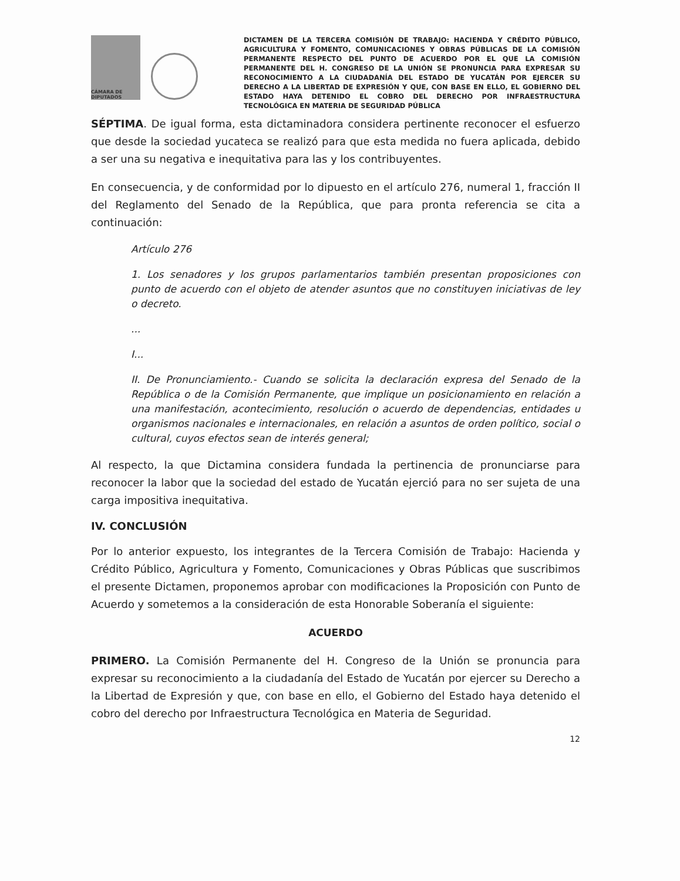CÁMARA DE DIPUTADOS
DICTAMEN DE LA TERCERA COMISIÓN DE TRABAJO: HACIENDA Y CRÉDITO PÚBLICO, AGRICULTURA Y FOMENTO, COMUNICACIONES Y OBRAS PÚBLICAS DE LA COMISIÓN PERMANENTE RESPECTO DEL PUNTO DE ACUERDO POR EL QUE LA COMISIÓN PERMANENTE DEL H. CONGRESO DE LA UNIÓN SE PRONUNCIA PARA EXPRESAR SU RECONOCIMIENTO A LA CIUDADANÍA DEL ESTADO DE YUCATÁN POR EJERCER SU DERECHO A LA LIBERTAD DE EXPRESIÓN Y QUE, CON BASE EN ELLO, EL GOBIERNO DEL ESTADO HAYA DETENIDO EL COBRO DEL DERECHO POR INFRAESTRUCTURA TECNOLÓGICA EN MATERIA DE SEGURIDAD PÚBLICA
SÉPTIMA. De igual forma, esta dictaminadora considera pertinente reconocer el esfuerzo que desde la sociedad yucateca se realizó para que esta medida no fuera aplicada, debido a ser una su negativa e inequitativa para las y los contribuyentes.
En consecuencia, y de conformidad por lo dipuesto en el artículo 276, numeral 1, fracción II del Reglamento del Senado de la República, que para pronta referencia se cita a continuación:
Artículo 276
1. Los senadores y los grupos parlamentarios también presentan proposiciones con punto de acuerdo con el objeto de atender asuntos que no constituyen iniciativas de ley o decreto.
...
I...
II. De Pronunciamiento.- Cuando se solicita la declaración expresa del Senado de la República o de la Comisión Permanente, que implique un posicionamiento en relación a una manifestación, acontecimiento, resolución o acuerdo de dependencias, entidades u organismos nacionales e internacionales, en relación a asuntos de orden político, social o cultural, cuyos efectos sean de interés general;
Al respecto, la que Dictamina considera fundada la pertinencia de pronunciarse para reconocer la labor que la sociedad del estado de Yucatán ejerció para no ser sujeta de una carga impositiva inequitativa.
IV. CONCLUSIÓN
Por lo anterior expuesto, los integrantes de la Tercera Comisión de Trabajo: Hacienda y Crédito Público, Agricultura y Fomento, Comunicaciones y Obras Públicas que suscribimos el presente Dictamen, proponemos aprobar con modificaciones la Proposición con Punto de Acuerdo y sometemos a la consideración de esta Honorable Soberanía el siguiente:
ACUERDO
PRIMERO. La Comisión Permanente del H. Congreso de la Unión se pronuncia para expresar su reconocimiento a la ciudadanía del Estado de Yucatán por ejercer su Derecho a la Libertad de Expresión y que, con base en ello, el Gobierno del Estado haya detenido el cobro del derecho por Infraestructura Tecnológica en Materia de Seguridad.
12